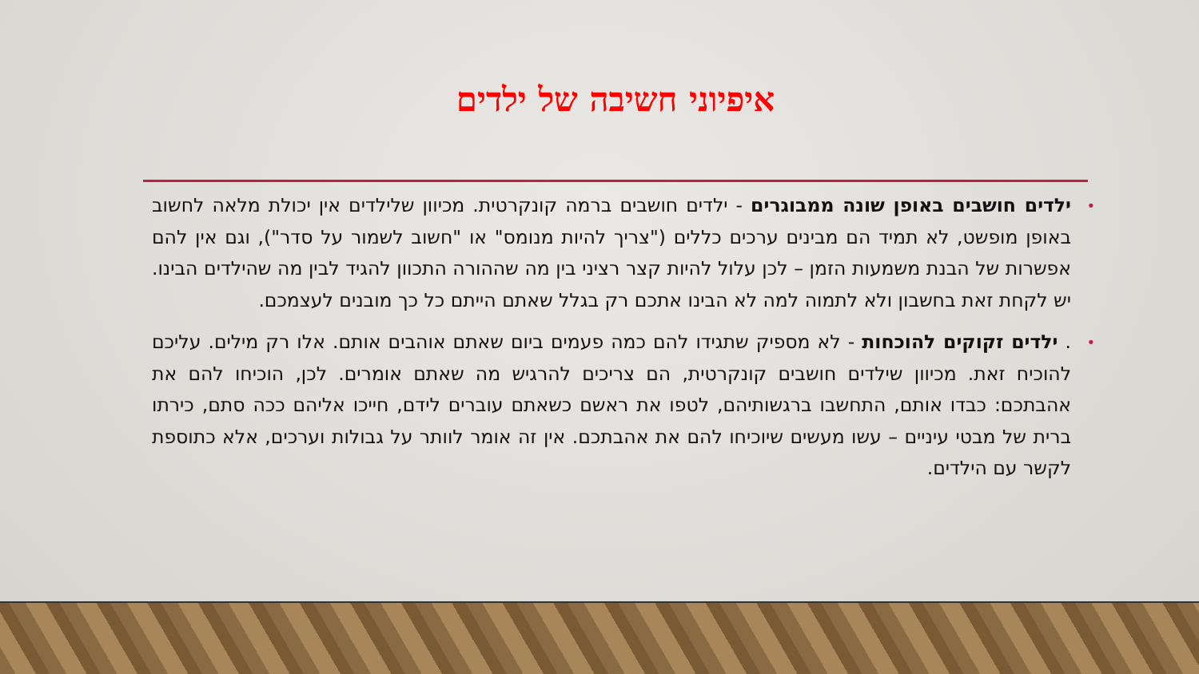איפיוני חשיבה של ילדים
• ילדים חושבים באופן שונה ממבוגרים - ילדים חושבים ברמה קונקרטית. מכיוון שלילדים אין יכולת מלאה לחשוב באופן מופשט, לא תמיד הם מבינים ערכים כללים ("צריך להיות מנומס" או "חשוב לשמור על סדר"), וגם אין להם אפשרות של הבנת משמעות הזמן – לכן עלול להיות קצר רציני בין מה שההורה התכוון להגיד לבין מה שהילדים הבינו. יש לקחת זאת בחשבון ולא לתמוה למה לא הבינו אתכם רק בגלל שאתם הייתם כל כך מובנים לעצמכם.
•. ילדים זקוקים להוכחות - לא מספיק שתגידו להם כמה פעמים ביום שאתם אוהבים אותם. אלו רק מילים. עליכם להוכיח זאת. מכיוון שילדים חושבים קונקרטית, הם צריכים להרגיש מה שאתם אומרים. לכן, הוכיחו להם את אהבתכם: כבדו אותם, התחשבו ברגשותיהם, לטפו את ראשם כשאתם עוברים לידם, חייכו אליהם ככה סתם, כירתו ברית של מבטי עיניים – עשו מעשים שיוכיחו להם את אהבתכם. אין זה אומר לוותר על גבולות וערכים, אלא כתוספת לקשר עם הילדים.